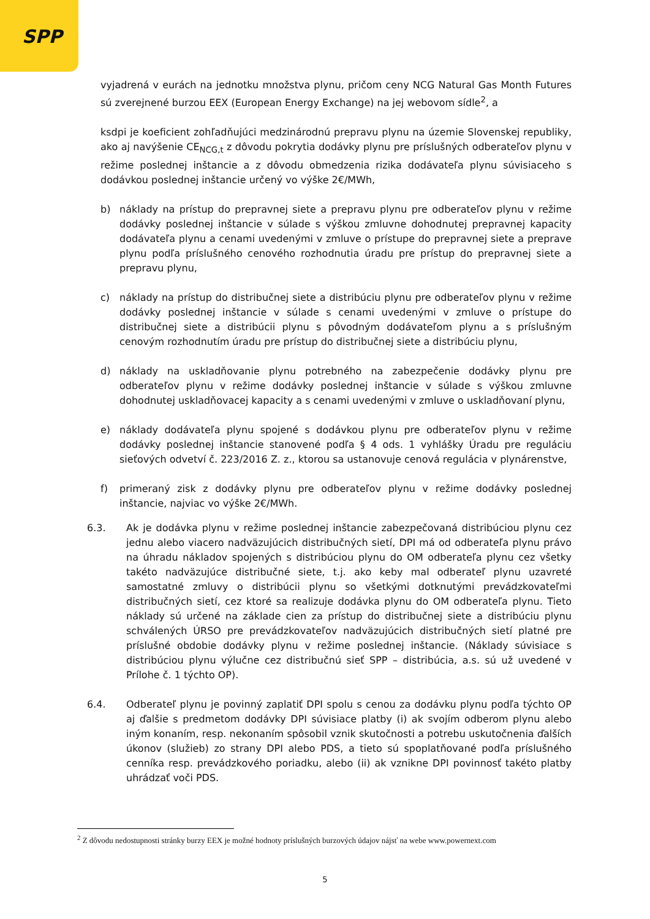SPP
vyjadrená v eurách na jednotku množstva plynu, pričom ceny NCG Natural Gas Month Futures sú zverejnené burzou EEX (European Energy Exchange) na jej webovom sídle<sup>2</sup>, a
ksdpi je koeficient zohľadňujúci medzinárodnú prepravu plynu na územie Slovenskej republiky, ako aj navýšenie CE<sub>NCG,t</sub> z dôvodu pokrytia dodávky plynu pre príslušných odberateľov plynu v režime poslednej inštancie a z dôvodu obmedzenia rizika dodávateľa plynu súvisiaceho s dodávkou poslednej inštancie určený vo výške 2€/MWh,
b) náklady na prístup do prepravnej siete a prepravu plynu pre odberateľov plynu v režime dodávky poslednej inštancie v súlade s výškou zmluvne dohodnutej prepravnej kapacity dodávateľa plynu a cenami uvedenými v zmluve o prístupe do prepravnej siete a preprave plynu podľa príslušného cenového rozhodnutia úradu pre prístup do prepravnej siete a prepravu plynu,
c) náklady na prístup do distribučnej siete a distribúciu plynu pre odberateľov plynu v režime dodávky poslednej inštancie v súlade s cenami uvedenými v zmluve o prístupe do distribučnej siete a distribúcii plynu s pôvodným dodávateľom plynu a s príslušným cenovým rozhodnutím úradu pre prístup do distribučnej siete a distribúciu plynu,
d) náklady na uskladňovanie plynu potrebného na zabezpečenie dodávky plynu pre odberateľov plynu v režime dodávky poslednej inštancie v súlade s výškou zmluvne dohodnutej uskladňovacej kapacity a s cenami uvedenými v zmluve o uskladňovaní plynu,
e) náklady dodávateľa plynu spojené s dodávkou plynu pre odberateľov plynu v režime dodávky poslednej inštancie stanovené podľa § 4 ods. 1 vyhlášky Úradu pre reguláciu sieťových odvetví č. 223/2016 Z. z., ktorou sa ustanovuje cenová regulácia v plynárenstve,
f) primeraný zisk z dodávky plynu pre odberateľov plynu v režime dodávky poslednej inštancie, najviac vo výške 2€/MWh.
6.3. Ak je dodávka plynu v režime poslednej inštancie zabezpečovaná distribúciou plynu cez jednu alebo viacero nadväzujúcich distribučných sietí, DPI má od odberateľa plynu právo na úhradu nákladov spojených s distribúciou plynu do OM odberateľa plynu cez všetky takéto nadväzujúce distribučné siete, t.j. ako keby mal odberateľ plynu uzavreté samostatné zmluvy o distribúcii plynu so všetkými dotknutými prevádzkovateľmi distribučných sietí, cez ktoré sa realizuje dodávka plynu do OM odberateľa plynu. Tieto náklady sú určené na základe cien za prístup do distribučnej siete a distribúciu plynu schválených ÚRSO pre prevádzkovateľov nadväzujúcich distribučných sietí platné pre príslušné obdobie dodávky plynu v režime poslednej inštancie. (Náklady súvisiace s distribúciou plynu výlučne cez distribučnú sieť SPP – distribúcia, a.s. sú už uvedené v Prílohe č. 1 týchto OP).
6.4. Odberateľ plynu je povinný zaplatiť DPI spolu s cenou za dodávku plynu podľa týchto OP aj ďalšie s predmetom dodávky DPI súvisiace platby (i) ak svojím odberom plynu alebo iným konaním, resp. nekonaním spôsobil vznik skutočnosti a potrebu uskutočnenia ďalších úkonov (služieb) zo strany DPI alebo PDS, a tieto sú spoplatňované podľa príslušného cenníka resp. prevádzkového poriadku, alebo (ii) ak vznikne DPI povinnosť takéto platby uhrádzať voči PDS.
<sup>2</sup> Z dôvodu nedostupnosti stránky burzy EEX je možné hodnoty príslušných burzových údajov nájsť na webe www.powernext.com
5